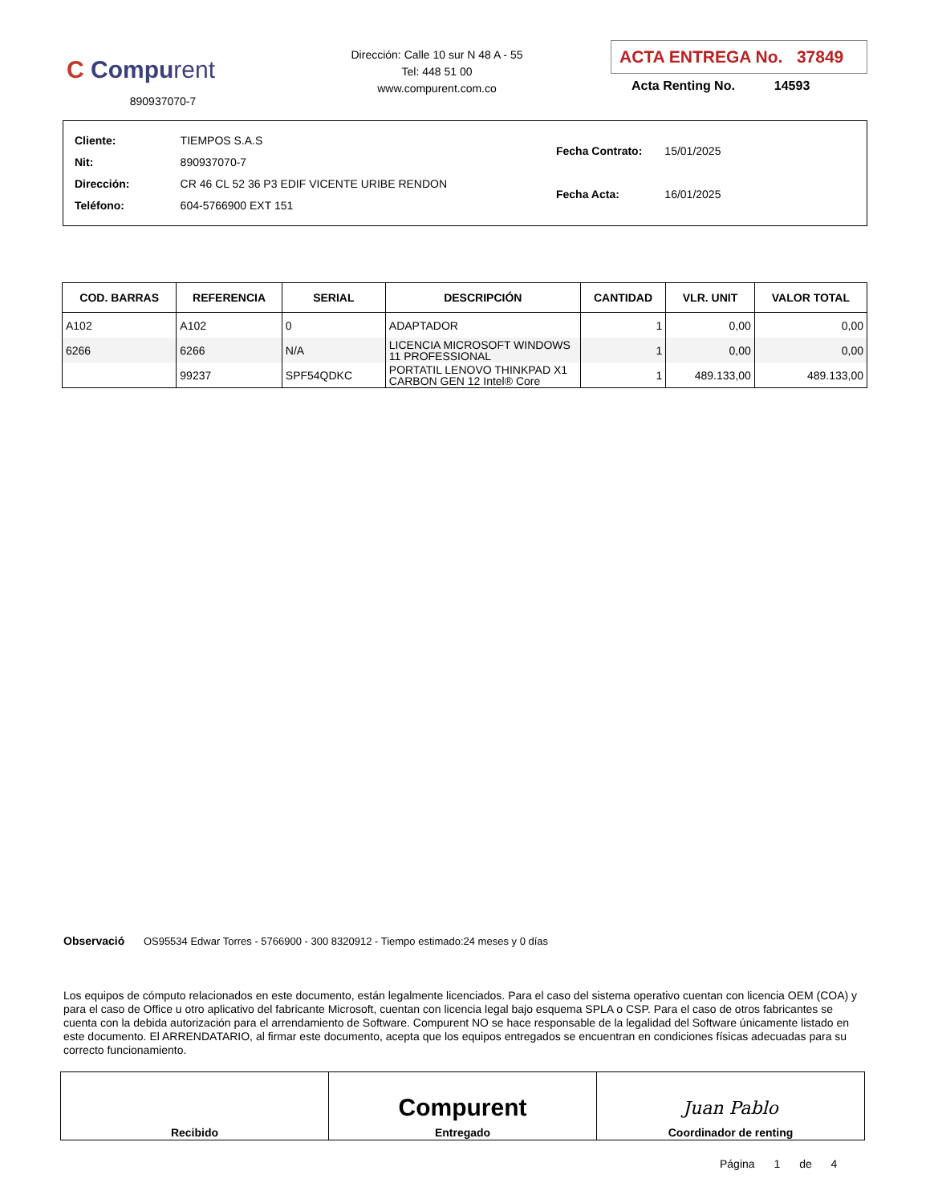C Compurent
890937070-7
Dirección: Calle 10 sur N 48 A - 55
Tel: 448 51 00
www.compurent.com.co
ACTA ENTREGA No. 37849
Acta Renting No. 14593
| Cliente: | TIEMPOS S.A.S |
| Nit: | 890937070-7 |
| Dirección: | CR 46 CL 52 36 P3 EDIF VICENTE URIBE RENDON |
| Teléfono: | 604-5766900 EXT 151 |
| Fecha Contrato: | 15/01/2025 |
| Fecha Acta: | 16/01/2025 |
| COD. BARRAS | REFERENCIA | SERIAL | DESCRIPCIÓN | CANTIDAD | VLR. UNIT | VALOR TOTAL |
| --- | --- | --- | --- | --- | --- | --- |
| A102 | A102 | 0 | ADAPTADOR | 1 | 0,00 | 0,00 |
| 6266 | 6266 | N/A | LICENCIA MICROSOFT WINDOWS 11 PROFESSIONAL | 1 | 0,00 | 0,00 |
| | 99237 | SPF54QDKC | PORTATIL LENOVO THINKPAD X1 CARBON GEN 12 Intel® Core | 1 | 489.133,00 | 489.133,00 |
Observació OS95534 Edwar Torres - 5766900 - 300 8320912 - Tiempo estimado:24 meses y 0 días
Los equipos de cómputo relacionados en este documento, están legalmente licenciados. Para el caso del sistema operativo cuentan con licencia OEM (COA) y para el caso de Office u otro aplicativo del fabricante Microsoft, cuentan con licencia legal bajo esquema SPLA o CSP. Para el caso de otros fabricantes se cuenta con la debida autorización para el arrendamiento de Software. Compurent NO se hace responsable de la legalidad del Software únicamente listado en este documento. El ARRENDATARIO, al firmar este documento, acepta que los equipos entregados se encuentran en condiciones físicas adecuadas para su correcto funcionamiento.
| Recibido | Compurent Entregado | Juan Pablo Coordinador de renting |
Página 1 de 4